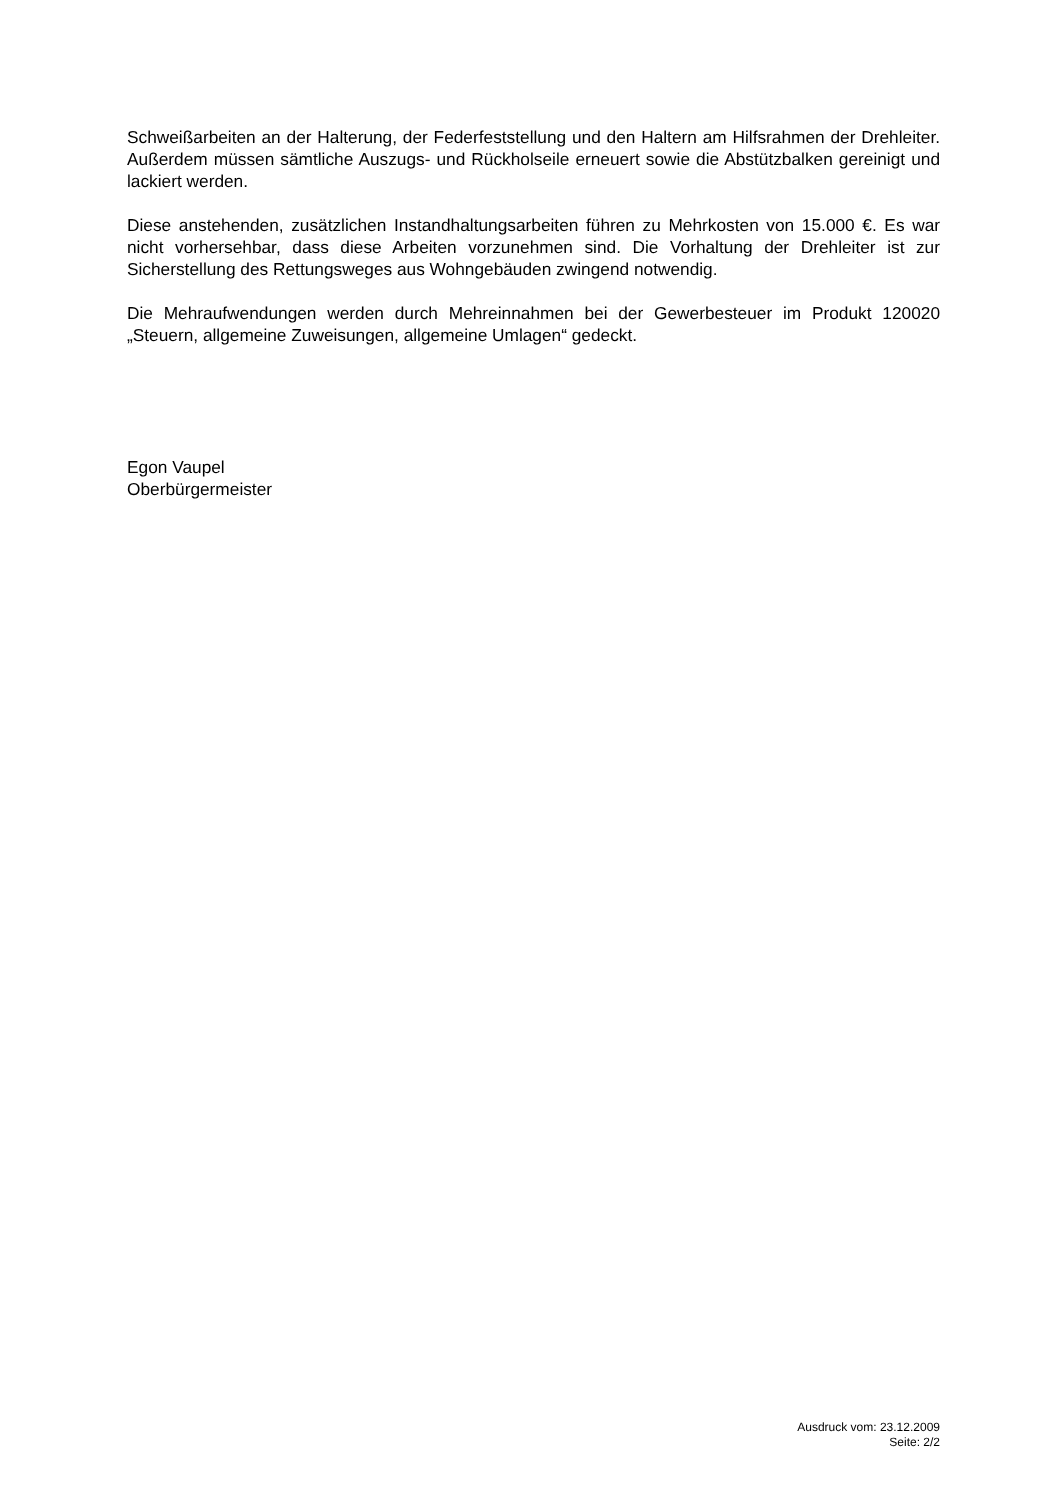Schweißarbeiten an der Halterung, der Federfeststellung und den Haltern am Hilfsrahmen der Drehleiter. Außerdem müssen sämtliche Auszugs- und Rückholseile erneuert sowie die Abstützbalken gereinigt und lackiert werden.
Diese anstehenden, zusätzlichen Instandhaltungsarbeiten führen zu Mehrkosten von 15.000 €. Es war nicht vorhersehbar, dass diese Arbeiten vorzunehmen sind. Die Vorhaltung der Drehleiter ist zur Sicherstellung des Rettungsweges aus Wohngebäuden zwingend notwendig.
Die Mehraufwendungen werden durch Mehreinnahmen bei der Gewerbesteuer im Produkt 120020 „Steuern, allgemeine Zuweisungen, allgemeine Umlagen“ gedeckt.
Egon Vaupel
Oberbürgermeister
Ausdruck vom: 23.12.2009
Seite: 2/2